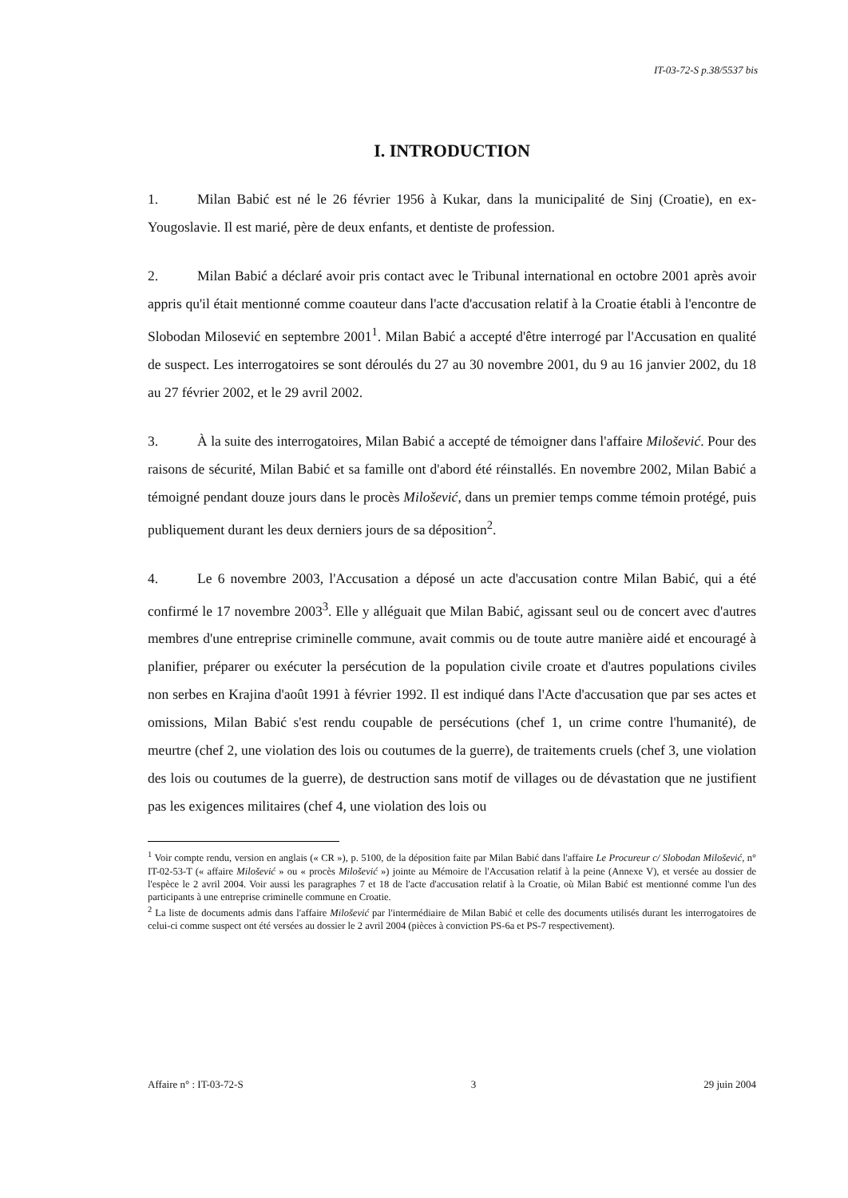IT-03-72-S p.38/5537 bis
I. INTRODUCTION
1. Milan Babić est né le 26 février 1956 à Kukar, dans la municipalité de Sinj (Croatie), en ex-Yougoslavie. Il est marié, père de deux enfants, et dentiste de profession.
2. Milan Babić a déclaré avoir pris contact avec le Tribunal international en octobre 2001 après avoir appris qu'il était mentionné comme coauteur dans l'acte d'accusation relatif à la Croatie établi à l'encontre de Slobodan Milosević en septembre 2001<sup>1</sup>. Milan Babić a accepté d'être interrogé par l'Accusation en qualité de suspect. Les interrogatoires se sont déroulés du 27 au 30 novembre 2001, du 9 au 16 janvier 2002, du 18 au 27 février 2002, et le 29 avril 2002.
3. À la suite des interrogatoires, Milan Babić a accepté de témoigner dans l'affaire Milošević. Pour des raisons de sécurité, Milan Babić et sa famille ont d'abord été réinstallés. En novembre 2002, Milan Babić a témoigné pendant douze jours dans le procès Milošević, dans un premier temps comme témoin protégé, puis publiquement durant les deux derniers jours de sa déposition<sup>2</sup>.
4. Le 6 novembre 2003, l'Accusation a déposé un acte d'accusation contre Milan Babić, qui a été confirmé le 17 novembre 2003<sup>3</sup>. Elle y alléguait que Milan Babić, agissant seul ou de concert avec d'autres membres d'une entreprise criminelle commune, avait commis ou de toute autre manière aidé et encouragé à planifier, préparer ou exécuter la persécution de la population civile croate et d'autres populations civiles non serbes en Krajina d'août 1991 à février 1992. Il est indiqué dans l'Acte d'accusation que par ses actes et omissions, Milan Babić s'est rendu coupable de persécutions (chef 1, un crime contre l'humanité), de meurtre (chef 2, une violation des lois ou coutumes de la guerre), de traitements cruels (chef 3, une violation des lois ou coutumes de la guerre), de destruction sans motif de villages ou de dévastation que ne justifient pas les exigences militaires (chef 4, une violation des lois ou
<sup>1</sup> Voir compte rendu, version en anglais (« CR »), p. 5100, de la déposition faite par Milan Babić dans l'affaire Le Procureur c/ Slobodan Milošević, n° IT-02-53-T (« affaire Milošević » ou « procès Milošević ») jointe au Mémoire de l'Accusation relatif à la peine (Annexe V), et versée au dossier de l'espèce le 2 avril 2004. Voir aussi les paragraphes 7 et 18 de l'acte d'accusation relatif à la Croatie, où Milan Babić est mentionné comme l'un des participants à une entreprise criminelle commune en Croatie.
<sup>2</sup> La liste de documents admis dans l'affaire Milošević par l'intermédiaire de Milan Babić et celle des documents utilisés durant les interrogatoires de celui-ci comme suspect ont été versées au dossier le 2 avril 2004 (pièces à conviction PS-6a et PS-7 respectivement).
Affaire n° : IT-03-72-S 3 29 juin 2004